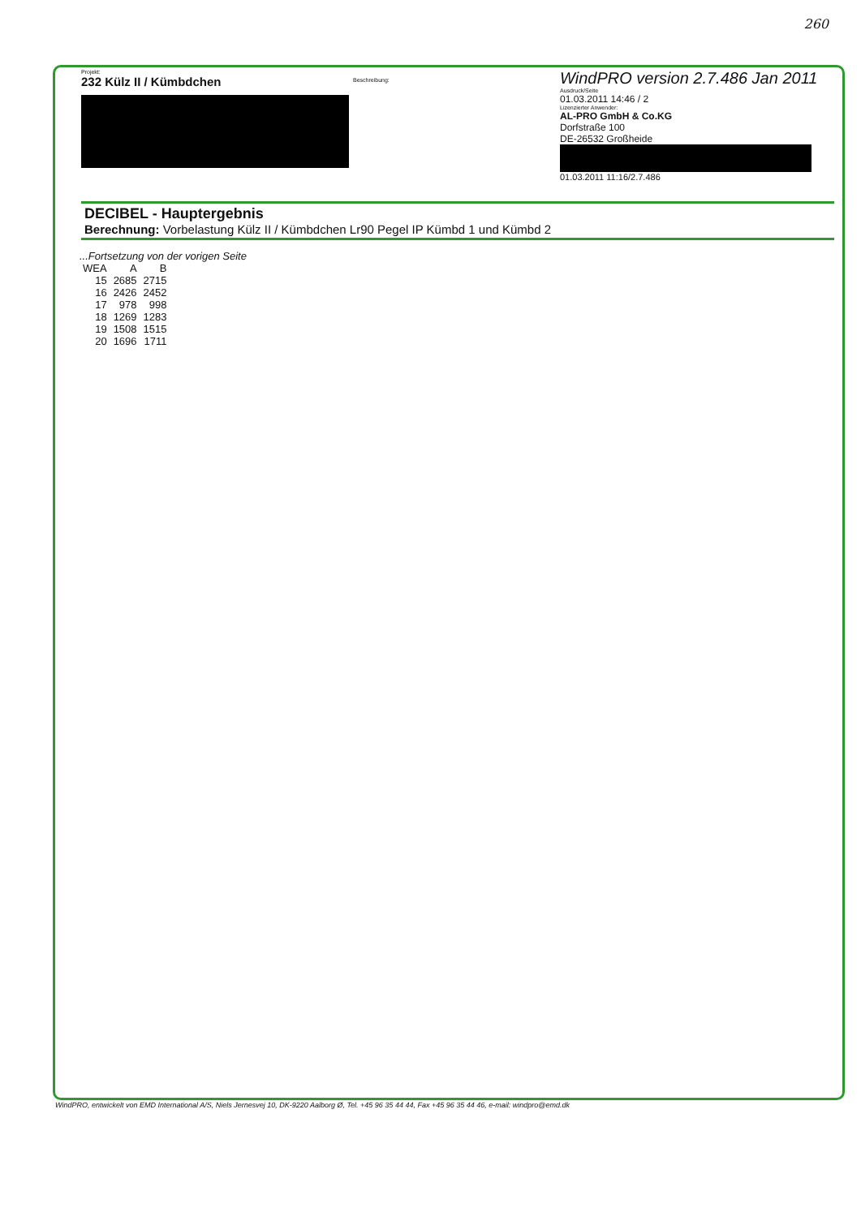260
Projekt:
232 Külz II / Kümbdchen
Beschreibung:
WindPRO version 2.7.486 Jan 2011
Ausdruck/Seite
01.03.2011 14:46 / 2
Lizenzierter Anwender:
AL-PRO GmbH & Co.KG
Dorfstraße 100
DE-26532 Großheide
01.03.2011 11:16/2.7.486
DECIBEL - Hauptergebnis
Berechnung: Vorbelastung Külz II / Kümbdchen Lr90 Pegel IP Kümbd 1 und Kümbd 2
...Fortsetzung von der vorigen Seite
| WEA | A | B |
| --- | --- | --- |
| 15 | 2685 | 2715 |
| 16 | 2426 | 2452 |
| 17 | 978 | 998 |
| 18 | 1269 | 1283 |
| 19 | 1508 | 1515 |
| 20 | 1696 | 1711 |
WindPRO, entwickelt von EMD International A/S, Niels Jernesvej 10, DK-9220 Aalborg Ø, Tel. +45 96 35 44 44, Fax +45 96 35 44 46, e-mail: windpro@emd.dk